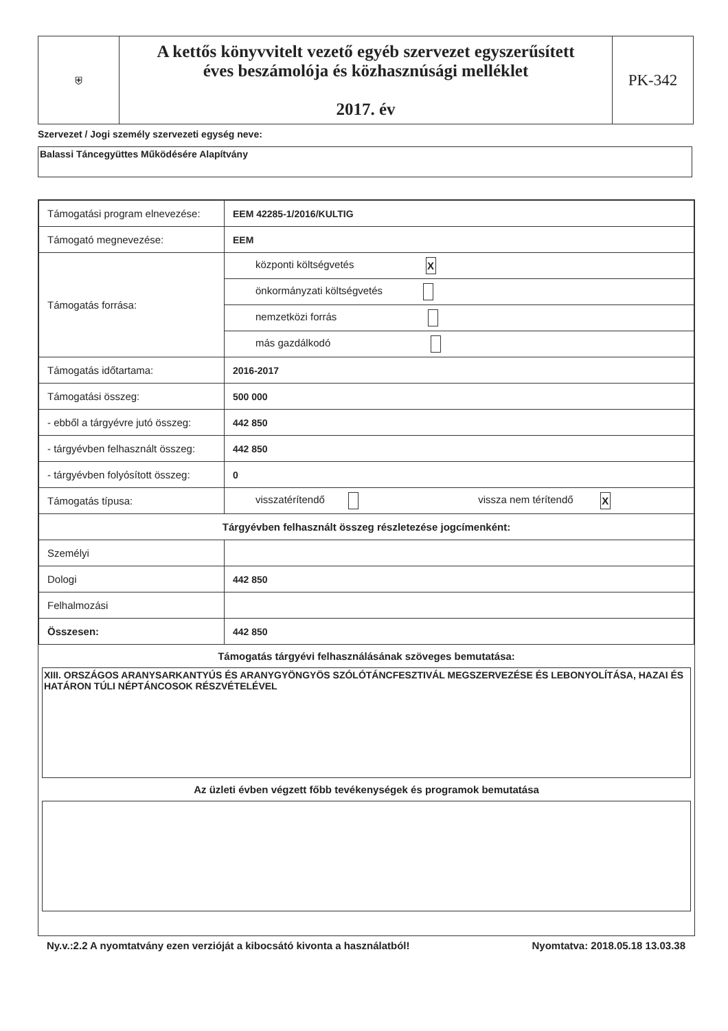| ⛨ | A kettős könyvvitelt vezető egyéb szervezet egyszerűsített éves beszámolója és közhasznúsági melléklet 2017. év | PK-342 |
Szervezet / Jogi személy szervezeti egység neve:
Balassi Táncegyüttes Működésére Alapítvány
| Támogatási program elnevezése: | EEM 42285-1/2016/KULTIG |
| Támogató megnevezése: | EEM |
| Támogatás forrása: | központi költségvetés X |
| | önkormányzati költségvetés |
| | nemzetközi forrás |
| | más gazdálkodó |
| Támogatás időtartama: | 2016-2017 |
| Támogatási összeg: | 500 000 |
| - ebből a tárgyévre jutó összeg: | 442 850 |
| - tárgyévben felhasznált összeg: | 442 850 |
| - tárgyévben folyósított összeg: | 0 |
| Támogatás típusa: | visszatérítendő vissza nem térítendő X |
| Tárgyévben felhasznált összeg részletezése jogcímenként: | |
| Személyi | |
| Dologi | 442 850 |
| Felhalmozási | |
| Összesen: | 442 850 |
Támogatás tárgyévi felhasználásának szöveges bemutatása:
XIII. ORSZÁGOS ARANYSARKANTYÚS ÉS ARANYGYÖNGYÖS SZÓLÓTÁNCFESZTIVÁL MEGSZERVEZÉSE ÉS LEBONYOLÍTÁSA, HAZAI ÉS HATÁRON TÚLI NÉPTÁNCOSOK RÉSZVÉTELÉVEL
Az üzleti évben végzett főbb tevékenységek és programok bemutatása
Ny.v.:2.2 A nyomtatvány ezen verzióját a kibocsátó kivonta a használatból! Nyomtatva: 2018.05.18 13.03.38